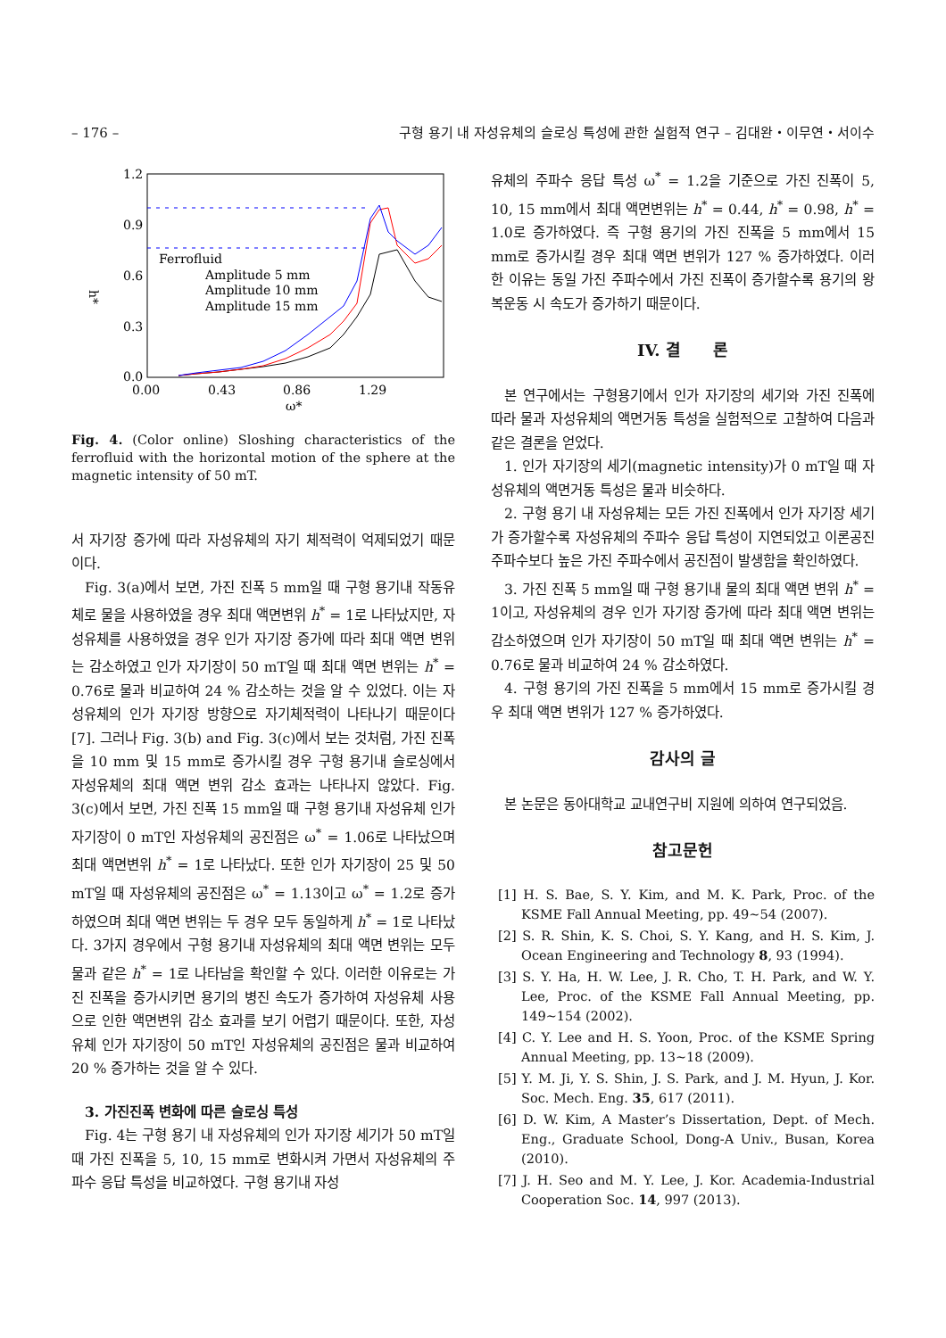– 176 – 구형 용기 내 자성유체의 슬로싱 특성에 관한 실험적 연구 – 김대완・이무연・서이수
1.2
0.9
0.6
0.3
0.0
0.00
0.43
0.86
1.29
ω*
h*
Ferrofluid
Amplitude 5 mm
Amplitude 10 mm
Amplitude 15 mm
Fig. 4. (Color online) Sloshing characteristics of the ferrofluid with the horizontal motion of the sphere at the magnetic intensity of 50 mT.
서 자기장 증가에 따라 자성유체의 자기 체적력이 억제되었기 때문이다.
Fig. 3(a)에서 보면, 가진 진폭 5 mm일 때 구형 용기내 작동유체로 물을 사용하였을 경우 최대 액면변위 h<sup>*</sup> = 1로 나타났지만, 자성유체를 사용하였을 경우 인가 자기장 증가에 따라 최대 액면 변위는 감소하였고 인가 자기장이 50 mT일 때 최대 액면 변위는 h<sup>*</sup> = 0.76로 물과 비교하여 24 % 감소하는 것을 알 수 있었다. 이는 자성유체의 인가 자기장 방향으로 자기체적력이 나타나기 때문이다[7]. 그러나 Fig. 3(b) and Fig. 3(c)에서 보는 것처럼, 가진 진폭을 10 mm 및 15 mm로 증가시킬 경우 구형 용기내 슬로싱에서 자성유체의 최대 액면 변위 감소 효과는 나타나지 않았다. Fig. 3(c)에서 보면, 가진 진폭 15 mm일 때 구형 용기내 자성유체 인가 자기장이 0 mT인 자성유체의 공진점은 ω<sup>*</sup> = 1.06로 나타났으며 최대 액면변위 h<sup>*</sup> = 1로 나타났다. 또한 인가 자기장이 25 및 50 mT일 때 자성유체의 공진점은 ω<sup>*</sup> = 1.13이고 ω<sup>*</sup> = 1.2로 증가하였으며 최대 액면 변위는 두 경우 모두 동일하게 h<sup>*</sup> = 1로 나타났다. 3가지 경우에서 구형 용기내 자성유체의 최대 액면 변위는 모두 물과 같은 h<sup>*</sup> = 1로 나타남을 확인할 수 있다. 이러한 이유로는 가진 진폭을 증가시키면 용기의 병진 속도가 증가하여 자성유체 사용으로 인한 액면변위 감소 효과를 보기 어렵기 때문이다. 또한, 자성유체 인가 자기장이 50 mT인 자성유체의 공진점은 물과 비교하여 20 % 증가하는 것을 알 수 있다.
3. 가진진폭 변화에 따른 슬로싱 특성
Fig. 4는 구형 용기 내 자성유체의 인가 자기장 세기가 50 mT일 때 가진 진폭을 5, 10, 15 mm로 변화시켜 가면서 자성유체의 주파수 응답 특성을 비교하였다. 구형 용기내 자성
유체의 주파수 응답 특성 ω<sup>*</sup> = 1.2을 기준으로 가진 진폭이 5, 10, 15 mm에서 최대 액면변위는 h<sup>*</sup> = 0.44, h<sup>*</sup> = 0.98, h<sup>*</sup> = 1.0로 증가하였다. 즉 구형 용기의 가진 진폭을 5 mm에서 15 mm로 증가시킬 경우 최대 액면 변위가 127 % 증가하였다. 이러한 이유는 동일 가진 주파수에서 가진 진폭이 증가할수록 용기의 왕복운동 시 속도가 증가하기 때문이다.
IV. 결　　론
본 연구에서는 구형용기에서 인가 자기장의 세기와 가진 진폭에 따라 물과 자성유체의 액면거동 특성을 실험적으로 고찰하여 다음과 같은 결론을 얻었다.
1. 인가 자기장의 세기(magnetic intensity)가 0 mT일 때 자성유체의 액면거동 특성은 물과 비슷하다.
2. 구형 용기 내 자성유체는 모든 가진 진폭에서 인가 자기장 세기가 증가할수록 자성유체의 주파수 응답 특성이 지연되었고 이론공진주파수보다 높은 가진 주파수에서 공진점이 발생함을 확인하였다.
3. 가진 진폭 5 mm일 때 구형 용기내 물의 최대 액면 변위 h<sup>*</sup> = 1이고, 자성유체의 경우 인가 자기장 증가에 따라 최대 액면 변위는 감소하였으며 인가 자기장이 50 mT일 때 최대 액면 변위는 h<sup>*</sup> = 0.76로 물과 비교하여 24 % 감소하였다.
4. 구형 용기의 가진 진폭을 5 mm에서 15 mm로 증가시킬 경우 최대 액면 변위가 127 % 증가하였다.
감사의 글
본 논문은 동아대학교 교내연구비 지원에 의하여 연구되었음.
참고문헌
[1] H. S. Bae, S. Y. Kim, and M. K. Park, Proc. of the KSME Fall Annual Meeting, pp. 49~54 (2007).
[2] S. R. Shin, K. S. Choi, S. Y. Kang, and H. S. Kim, J. Ocean Engineering and Technology 8, 93 (1994).
[3] S. Y. Ha, H. W. Lee, J. R. Cho, T. H. Park, and W. Y. Lee, Proc. of the KSME Fall Annual Meeting, pp. 149~154 (2002).
[4] C. Y. Lee and H. S. Yoon, Proc. of the KSME Spring Annual Meeting, pp. 13~18 (2009).
[5] Y. M. Ji, Y. S. Shin, J. S. Park, and J. M. Hyun, J. Kor. Soc. Mech. Eng. 35, 617 (2011).
[6] D. W. Kim, A Master’s Dissertation, Dept. of Mech. Eng., Graduate School, Dong-A Univ., Busan, Korea (2010).
[7] J. H. Seo and M. Y. Lee, J. Kor. Academia-Industrial Cooperation Soc. 14, 997 (2013).